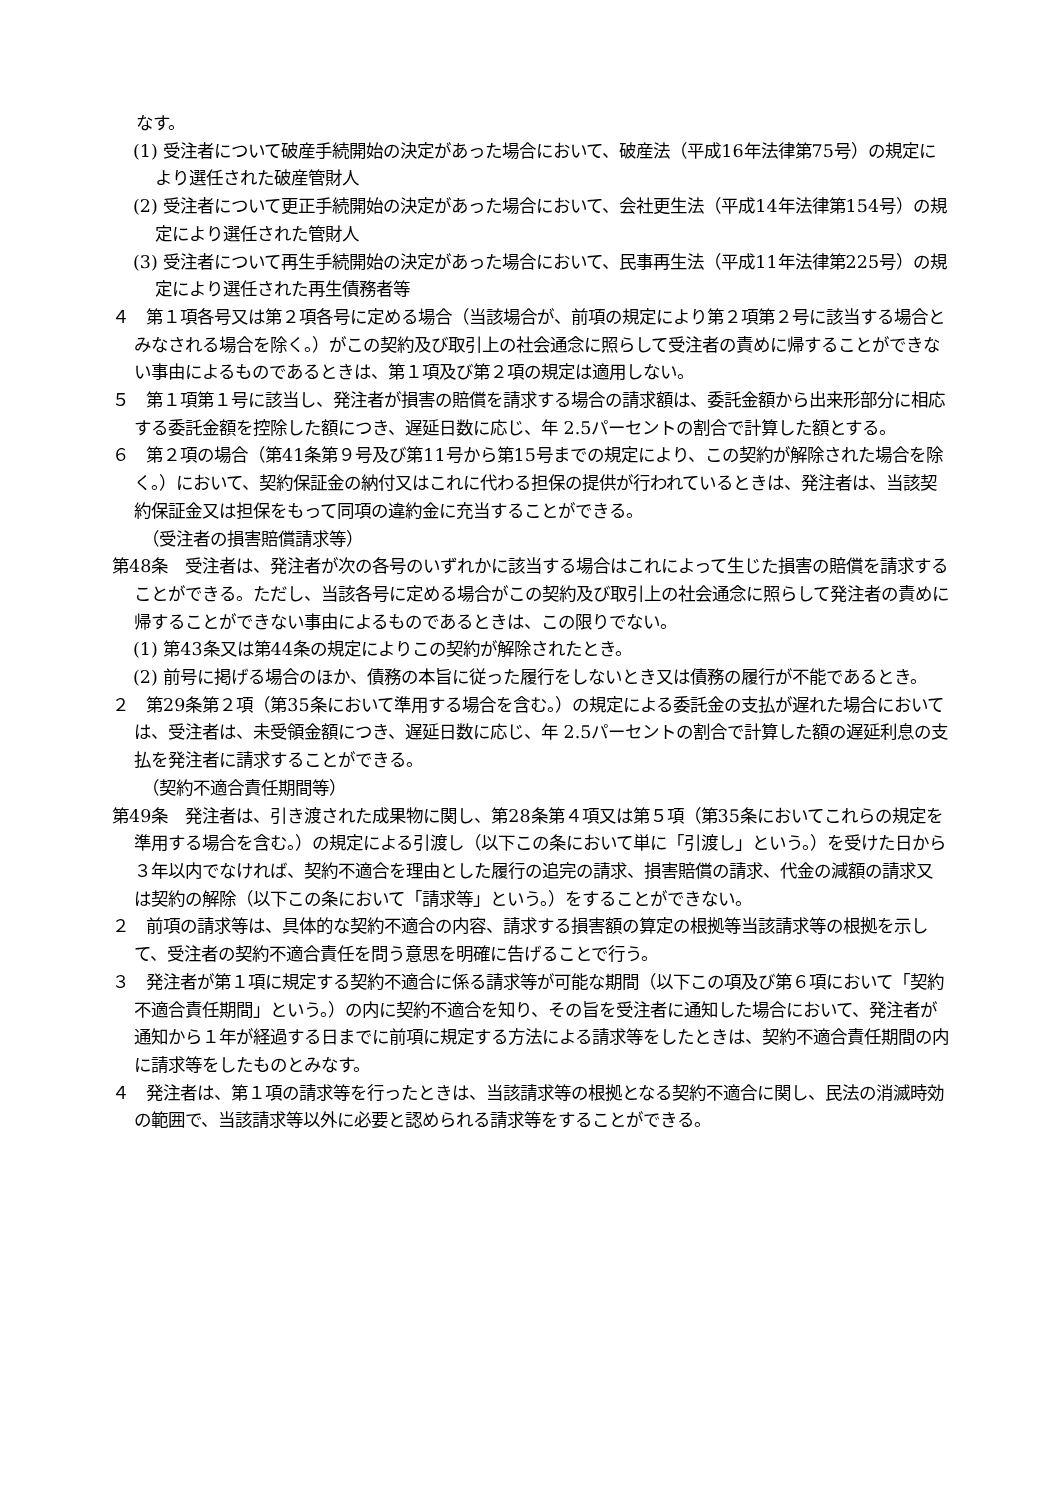なす。
(1) 受注者について破産手続開始の決定があった場合において、破産法（平成16年法律第75号）の規定により選任された破産管財人
(2) 受注者について更正手続開始の決定があった場合において、会社更生法（平成14年法律第154号）の規定により選任された管財人
(3) 受注者について再生手続開始の決定があった場合において、民事再生法（平成11年法律第225号）の規定により選任された再生債務者等
４　第１項各号又は第２項各号に定める場合（当該場合が、前項の規定により第２項第２号に該当する場合とみなされる場合を除く。）がこの契約及び取引上の社会通念に照らして受注者の責めに帰することができない事由によるものであるときは、第１項及び第２項の規定は適用しない。
５　第１項第１号に該当し、発注者が損害の賠償を請求する場合の請求額は、委託金額から出来形部分に相応する委託金額を控除した額につき、遅延日数に応じ、年 2.5パーセントの割合で計算した額とする。
６　第２項の場合（第41条第９号及び第11号から第15号までの規定により、この契約が解除された場合を除く。）において、契約保証金の納付又はこれに代わる担保の提供が行われているときは、発注者は、当該契約保証金又は担保をもって同項の違約金に充当することができる。
（受注者の損害賠償請求等）
第48条　受注者は、発注者が次の各号のいずれかに該当する場合はこれによって生じた損害の賠償を請求することができる。ただし、当該各号に定める場合がこの契約及び取引上の社会通念に照らして発注者の責めに帰することができない事由によるものであるときは、この限りでない。
(1) 第43条又は第44条の規定によりこの契約が解除されたとき。
(2) 前号に掲げる場合のほか、債務の本旨に従った履行をしないとき又は債務の履行が不能であるとき。
２　第29条第２項（第35条において準用する場合を含む。）の規定による委託金の支払が遅れた場合においては、受注者は、未受領金額につき、遅延日数に応じ、年 2.5パーセントの割合で計算した額の遅延利息の支払を発注者に請求することができる。
（契約不適合責任期間等）
第49条　発注者は、引き渡された成果物に関し、第28条第４項又は第５項（第35条においてこれらの規定を準用する場合を含む。）の規定による引渡し（以下この条において単に「引渡し」という。）を受けた日から３年以内でなければ、契約不適合を理由とした履行の追完の請求、損害賠償の請求、代金の減額の請求又は契約の解除（以下この条において「請求等」という。）をすることができない。
２　前項の請求等は、具体的な契約不適合の内容、請求する損害額の算定の根拠等当該請求等の根拠を示して、受注者の契約不適合責任を問う意思を明確に告げることで行う。
３　発注者が第１項に規定する契約不適合に係る請求等が可能な期間（以下この項及び第６項において「契約不適合責任期間」という。）の内に契約不適合を知り、その旨を受注者に通知した場合において、発注者が通知から１年が経過する日までに前項に規定する方法による請求等をしたときは、契約不適合責任期間の内に請求等をしたものとみなす。
４　発注者は、第１項の請求等を行ったときは、当該請求等の根拠となる契約不適合に関し、民法の消滅時効の範囲で、当該請求等以外に必要と認められる請求等をすることができる。